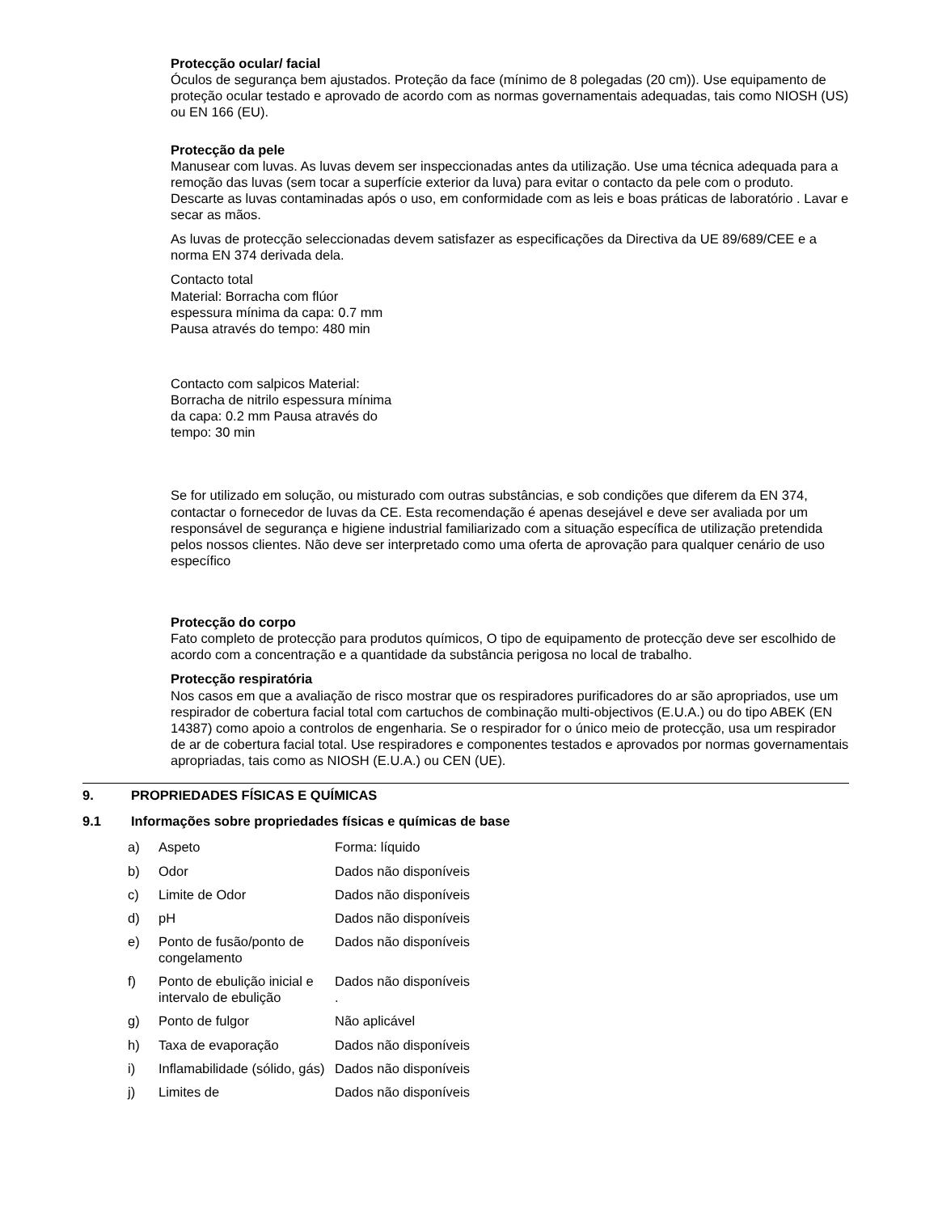Protecção ocular/ facial
Óculos de segurança bem ajustados. Proteção da face (mínimo de 8 polegadas (20 cm)). Use equipamento de proteção ocular testado e aprovado de acordo com as normas governamentais adequadas, tais como NIOSH (US) ou EN 166 (EU).
Protecção da pele
Manusear com luvas. As luvas devem ser inspeccionadas antes da utilização. Use uma técnica adequada para a remoção das luvas (sem tocar a superfície exterior da luva) para evitar o contacto da pele com o produto. Descarte as luvas contaminadas após o uso, em conformidade com as leis e boas práticas de laboratório . Lavar e secar as mãos.
As luvas de protecção seleccionadas devem satisfazer as especificações da Directiva da UE 89/689/CEE e a norma EN 374 derivada dela.
Contacto total
Material: Borracha com flúor
espessura mínima da capa: 0.7 mm
Pausa através do tempo: 480 min
Contacto com salpicos Material: Borracha de nitrilo espessura mínima da capa: 0.2 mm Pausa através do tempo: 30 min
Se for utilizado em solução, ou misturado com outras substâncias, e sob condições que diferem da EN 374, contactar o fornecedor de luvas da CE. Esta recomendação é apenas desejável e deve ser avaliada por um responsável de segurança e higiene industrial familiarizado com a situação específica de utilização pretendida pelos nossos clientes. Não deve ser interpretado como uma oferta de aprovação para qualquer cenário de uso específico
Protecção do corpo
Fato completo de protecção para produtos químicos, O tipo de equipamento de protecção deve ser escolhido de acordo com a concentração e a quantidade da substância perigosa no local de trabalho.
Protecção respiratória
Nos casos em que a avaliação de risco mostrar que os respiradores purificadores do ar são apropriados, use um respirador de cobertura facial total com cartuchos de combinação multi-objectivos (E.U.A.) ou do tipo ABEK (EN 14387) como apoio a controlos de engenharia. Se o respirador for o único meio de protecção, usa um respirador de ar de cobertura facial total. Use respiradores e componentes testados e aprovados por normas governamentais apropriadas, tais como as NIOSH (E.U.A.) ou CEN (UE).
9. PROPRIEDADES FÍSICAS E QUÍMICAS
9.1 Informações sobre propriedades físicas e químicas de base
| a) | Aspeto | Forma: líquido |
| b) | Odor | Dados não disponíveis |
| c) | Limite de Odor | Dados não disponíveis |
| d) | pH | Dados não disponíveis |
| e) | Ponto de fusão/ponto de congelamento | Dados não disponíveis |
| f) | Ponto de ebulição inicial e intervalo de ebulição | Dados não disponíveis . |
| g) | Ponto de fulgor | Não aplicável |
| h) | Taxa de evaporação | Dados não disponíveis |
| i) | Inflamabilidade (sólido, gás) | Dados não disponíveis |
| j) | Limites de | Dados não disponíveis |